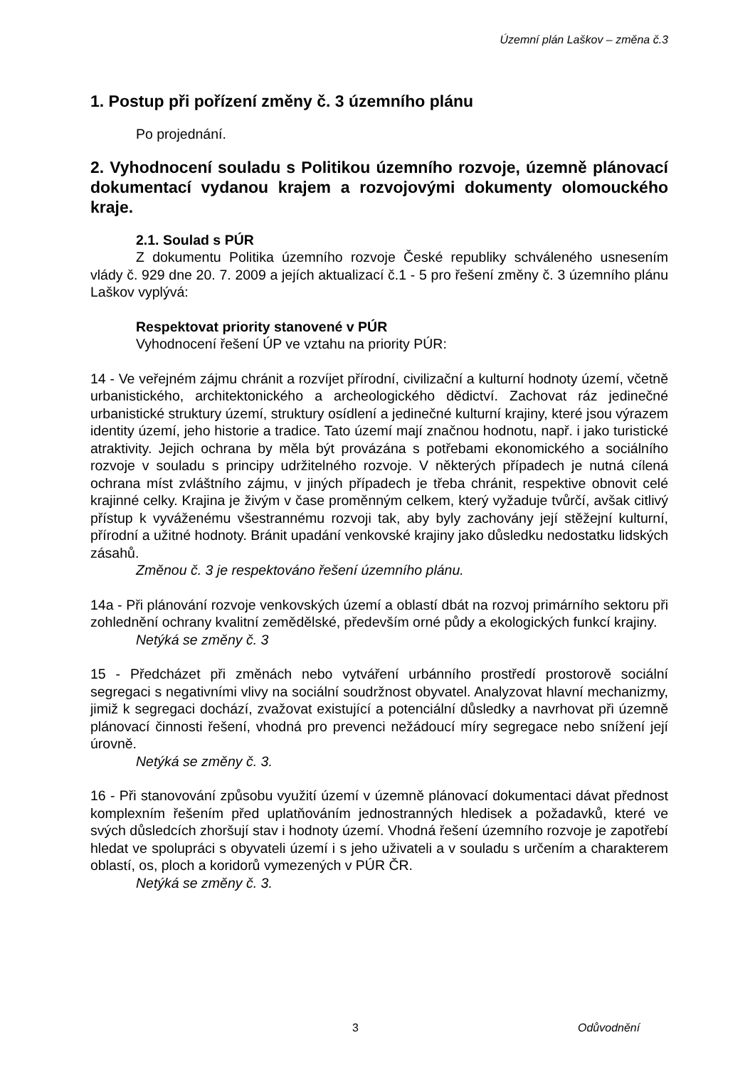Územní plán Laškov – změna č.3
1. Postup při pořízení změny č. 3 územního plánu
Po projednání.
2. Vyhodnocení souladu s Politikou územního rozvoje, územně plánovací dokumentací vydanou krajem a rozvojovými dokumenty olomouckého kraje.
2.1. Soulad s PÚR
Z dokumentu Politika územního rozvoje České republiky schváleného usnesením vlády č. 929 dne 20. 7. 2009 a jejích aktualizací č.1 - 5 pro řešení změny č. 3 územního plánu Laškov vyplývá:
Respektovat priority stanovené v PÚR
Vyhodnocení řešení ÚP ve vztahu na priority PÚR:
14 - Ve veřejném zájmu chránit a rozvíjet přírodní, civilizační a kulturní hodnoty území, včetně urbanistického, architektonického a archeologického dědictví. Zachovat ráz jedinečné urbanistické struktury území, struktury osídlení a jedinečné kulturní krajiny, které jsou výrazem identity území, jeho historie a tradice. Tato území mají značnou hodnotu, např. i jako turistické atraktivity. Jejich ochrana by měla být provázána s potřebami ekonomického a sociálního rozvoje v souladu s principy udržitelného rozvoje. V některých případech je nutná cílená ochrana míst zvláštního zájmu, v jiných případech je třeba chránit, respektive obnovit celé krajinné celky. Krajina je živým v čase proměnným celkem, který vyžaduje tvůrčí, avšak citlivý přístup k vyváženému všestrannému rozvoji tak, aby byly zachovány její stěžejní kulturní, přírodní a užitné hodnoty. Bránit upadání venkovské krajiny jako důsledku nedostatku lidských zásahů.
Změnou č. 3 je respektováno řešení územního plánu.
14a - Při plánování rozvoje venkovských území a oblastí dbát na rozvoj primárního sektoru při zohlednění ochrany kvalitní zemědělské, především orné půdy a ekologických funkcí krajiny.
Netýká se změny č. 3
15 - Předcházet při změnách nebo vytváření urbánního prostředí prostorově sociální segregaci s negativními vlivy na sociální soudržnost obyvatel. Analyzovat hlavní mechanizmy, jimiž k segregaci dochází, zvažovat existující a potenciální důsledky a navrhovat při územně plánovací činnosti řešení, vhodná pro prevenci nežádoucí míry segregace nebo snížení její úrovně.
Netýká se změny č. 3.
16 - Při stanovování způsobu využití území v územně plánovací dokumentaci dávat přednost komplexním řešením před uplatňováním jednostranných hledisek a požadavků, které ve svých důsledcích zhoršují stav i hodnoty území. Vhodná řešení územního rozvoje je zapotřebí hledat ve spolupráci s obyvateli území i s jeho uživateli a v souladu s určením a charakterem oblastí, os, ploch a koridorů vymezených v PÚR ČR.
Netýká se změny č. 3.
3 Odůvodnění